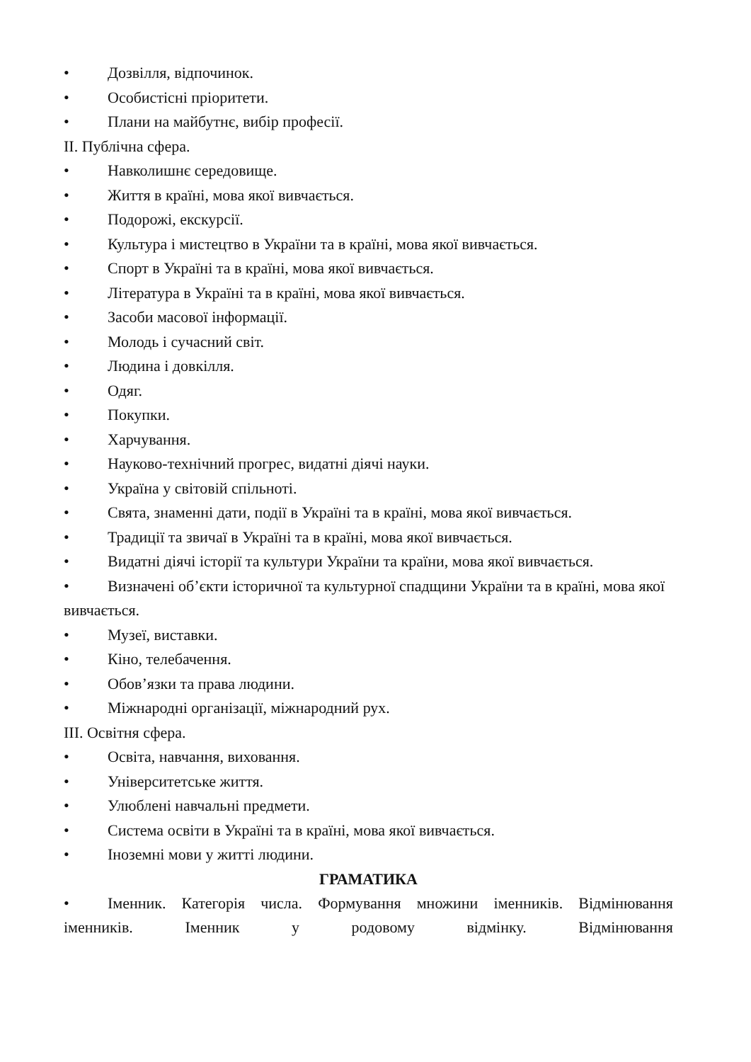• Дозвілля, відпочинок.
• Особистісні пріоритети.
• Плани на майбутнє, вибір професії.
II. Публічна сфера.
• Навколишнє середовище.
• Життя в країні, мова якої вивчається.
• Подорожі, екскурсії.
• Культура і мистецтво в України та в країні, мова якої вивчається.
• Спорт в Україні та в країні, мова якої вивчається.
• Література в Україні та в країні, мова якої вивчається.
• Засоби масової інформації.
• Молодь і сучасний світ.
• Людина і довкілля.
• Одяг.
• Покупки.
• Харчування.
• Науково-технічний прогрес, видатні діячі науки.
• Україна у світовій спільноті.
• Свята, знаменні дати, події в Україні та в країні, мова якої вивчається.
• Традиції та звичаї в Україні та в країні, мова якої вивчається.
• Видатні діячі історії та культури України та країни, мова якої вивчається.
• Визначені об’єкти історичної та культурної спадщини України та в країні, мова якої вивчається.
• Музеї, виставки.
• Кіно, телебачення.
• Обов’язки та права людини.
• Міжнародні організації, міжнародний рух.
III. Освітня сфера.
• Освіта, навчання, виховання.
• Університетське життя.
• Улюблені навчальні предмети.
• Система освіти в Україні та в країні, мова якої вивчається.
• Іноземні мови у житті людини.
ГРАМАТИКА
• Іменник. Категорія числа. Формування множини іменників. Відмінювання іменників. Іменник у родовому відмінку. Відмінювання